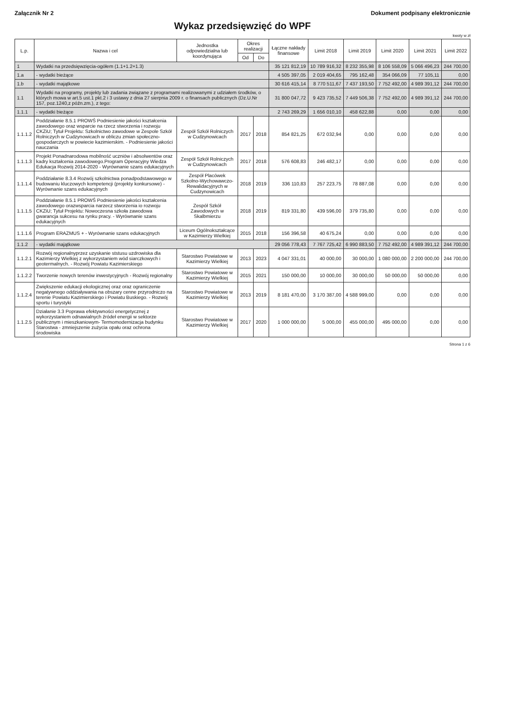Załącznik Nr 2 Dokument podpisany elektronicznie
Wykaz przedsięwzięć do WPF
kwoty w zł
| L.p. | Nazwa i cel | Jednostka odpowiedzialna lub koordynująca | Okres realizacji | | Łączne nakłady finansowe | Limit 2018 | Limit 2019 | Limit 2020 | Limit 2021 | Limit 2022 |
| --- | --- | --- | --- | --- | --- | --- | --- | --- | --- | --- |
| | | | Od | Do | | | | | | |
| 1 | Wydatki na przedsięwzięcia-ogółem (1.1+1.2+1.3) | | | | 35 121 812,19 | 10 789 916,32 | 8 232 355,98 | 8 106 558,09 | 5 066 496,23 | 244 700,00 |
| 1.a | - wydatki bieżące | | | | 4 505 397,05 | 2 019 404,65 | 795 162,48 | 354 066,09 | 77 105,11 | 0,00 |
| 1.b | - wydatki majątkowe | | | | 30 616 415,14 | 8 770 511,67 | 7 437 193,50 | 7 752 492,00 | 4 989 391,12 | 244 700,00 |
| 1.1 | Wydatki na programy, projekty lub zadania związane z programami realizowanymi z udziałem środków, o których mowa w art.5 ust.1 pkt.2 i 3 ustawy z dnia 27 sierpnia 2009 r. o finansach publicznych (Dz.U.Nr 157, poz.1240,z późn.zm.), z tego: | | | | 31 800 047,72 | 9 423 735,52 | 7 449 506,38 | 7 752 492,00 | 4 989 391,12 | 244 700,00 |
| 1.1.1 | - wydatki bieżące | | | | 2 743 269,29 | 1 656 010,10 | 458 622,88 | 0,00 | 0,00 | 0,00 |
| 1.1.1.2 | Poddziałanie 8.5.1 PROWŚ Podniesienie jakości kształcenia zawodowego oraz wsparcie na rzecz stworzenia i rozwoju CKZiU; Tytuł Projektu: Szkolnictwo zawodowe w Zespole Szkół Rolniczych w Cudzynowicach w obliczu zmian społeczno- gospodarczych w powiecie kazimierskim. - Podniesienie jakości nauczania | Zespół Szkół Rolniczych w Cudzynowicach | 2017 | 2018 | 854 821,25 | 672 032,94 | 0,00 | 0,00 | 0,00 | 0,00 |
| 1.1.1.3 | Projekt Ponadnarodowa mobilność uczniów i absolwentów oraz kadry kształcenia zawodowego.Program Operacyjny Wiedza Edukacja Rozwój 2014-2020 - Wyrównanie szans edukacyjnych | Zespół Szkół Rolniczych w Cudzynowicach | 2017 | 2018 | 576 608,83 | 246 482,17 | 0,00 | 0,00 | 0,00 | 0,00 |
| 1.1.1.4 | Poddziałanie 8.3.4 Rozwój szkolnictwa ponadpodstawowego w budowaniu kluczowych kompetencji (projekty konkursowe) - Wyrównanie szans edukacyjnych | Zespół Placówek Szkolno-Wychowawczo-Rewalidacyjnych w Cudzynowicach | 2018 | 2019 | 336 110,83 | 257 223,75 | 78 887,08 | 0,00 | 0,00 | 0,00 |
| 1.1.1.5 | Poddziałanie 8.5.1 PROWŚ Podniesienie jakości kształcenia zawodowego orazwsparcia narzecz stworzenia io rozwoju CKZiU; Tytuł Projektu: Nowoczesna szkoła zawodowa gwarancja sukcesu na rynku pracy. - Wyrównanie szans edukacyjnych | Zespół Szkół Zawodowych w Skalbmierzu | 2018 | 2019 | 819 331,80 | 439 596,00 | 379 735,80 | 0,00 | 0,00 | 0,00 |
| 1.1.1.6 | Program ERAZMUS + - Wyrównanie szans edukacyjnych | Liceum Ogólnokształcące w Kazimierzy Wielkiej | 2015 | 2018 | 156 396,58 | 40 675,24 | 0,00 | 0,00 | 0,00 | 0,00 |
| 1.1.2 | - wydatki majątkowe | | | | 29 056 778,43 | 7 767 725,42 | 6 990 883,50 | 7 752 492,00 | 4 989 391,12 | 244 700,00 |
| 1.1.2.1 | Rozwój regionalnyprzez uzyskanie ststusu uzdrowiska dla Kazimierzy Wielkiej z wykorzystaniem wód siarczkowych i geotermalnych. - Rozwój Powiatu Kazimierskiego | Starostwo Powiatowe w Kazimierzy Wielkiej | 2013 | 2023 | 4 047 331,01 | 40 000,00 | 30 000,00 | 1 080 000,00 | 2 200 000,00 | 244 700,00 |
| 1.1.2.2 | Tworzenie nowych terenów inwestycyjnych - Rozwój regionalny | Starostwo Powiatowe w Kazimierzy Wielkiej | 2015 | 2021 | 150 000,00 | 10 000,00 | 30 000,00 | 50 000,00 | 50 000,00 | 0,00 |
| 1.1.2.4 | Zwiększenie edukacji ekologicznej oraz oraz ograniczenie negatywnego oddziaływania na obszary cenne przyrodniczo na terenie Powiatu Kazimierskiego i Powiatu Buskiego. - Rozwój sportu i turystyki | Starostwo Powiatowe w Kazimierzy Wielkiej | 2013 | 2019 | 8 181 470,00 | 3 170 387,00 | 4 588 999,00 | 0,00 | 0,00 | 0,00 |
| 1.1.2.5 | Działanie 3.3 Poprawa efektywności energetycznej z wykorzystaniem odnawialnych źródeł energii w sektorze publicznym i mieszkaniowym- Termomodernizacja budynku Starostwa - zmniejszenie zużycia opału oraz ochrona środowiska | Starostwo Powiatowe w Kazimierzy Wielkiej | 2017 | 2020 | 1 000 000,00 | 5 000,00 | 455 000,00 | 495 000,00 | 0,00 | 0,00 |
Strona 1 z 6